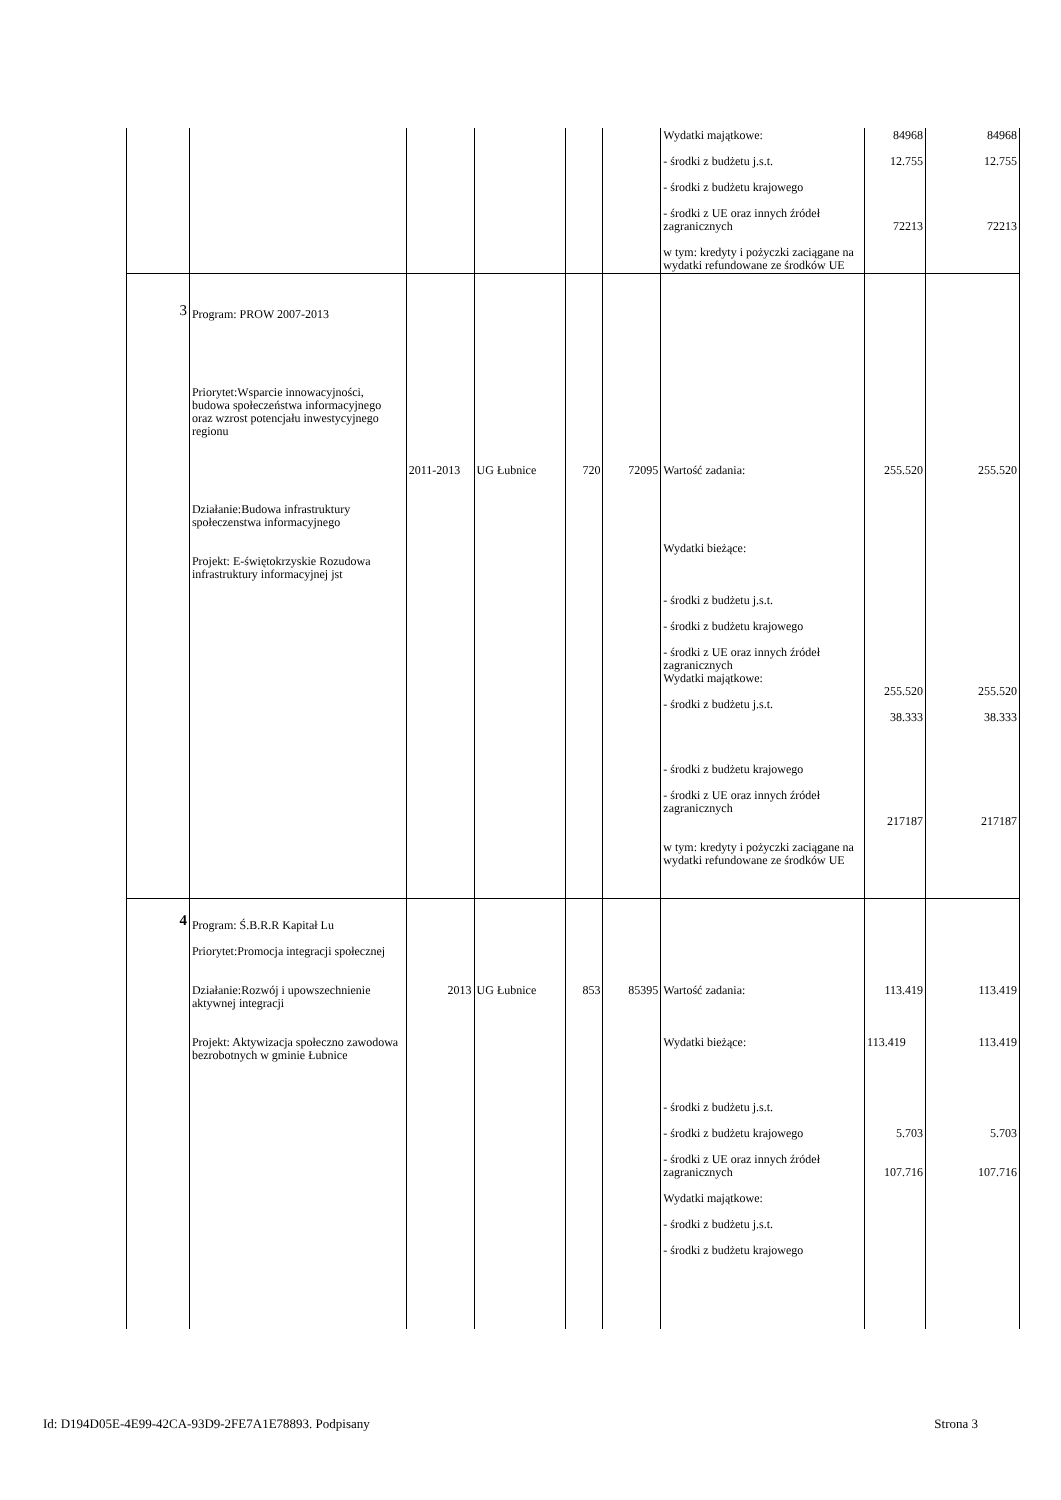| | | | | | | Wydatki majątkowe: - środki z budżetu j.s.t. - środki z budżetu krajowego - środki z UE oraz innych źródeł zagranicznych w tym: kredyty i pożyczki zaciągane na wydatki refundowane ze środków UE | 84968 12.755 72213 | 84968 12.755 72213 |
| 3 | Program: PROW 2007-2013 Priorytet:Wsparcie innowacyjności, budowa społeczeństwa informacyjnego oraz wzrost potencjału inwestycyjnego regionu Działanie:Budowa infrastruktury społeczenstwa informacyjnego Projekt: E-świętokrzyskie Rozudowa infrastruktury informacyjnej jst | 2011-2013 | UG Łubnice | 720 | 72095 | Wartość zadania: Wydatki bieżące: - środki z budżetu j.s.t. - środki z budżetu krajowego - środki z UE oraz innych źródeł zagranicznych Wydatki majątkowe: - środki z budżetu j.s.t. - środki z budżetu krajowego - środki z UE oraz innych źródeł zagranicznych w tym: kredyty i pożyczki zaciągane na wydatki refundowane ze środków UE | 255.520 255.520 38.333 217187 | 255.520 255.520 38.333 217187 |
| 4 | Program: Ś.B.R.R Kapitał Lu Priorytet:Promocja integracji społecznej Działanie:Rozwój i upowszechnienie aktywnej integracji Projekt: Aktywizacja społeczno zawodowa bezrobotnych w gminie Łubnice | 2013 | UG Łubnice | 853 | 85395 | Wartość zadania: Wydatki bieżące: - środki z budżetu j.s.t. - środki z budżetu krajowego - środki z UE oraz innych źródeł zagranicznych Wydatki majątkowe: - środki z budżetu j.s.t. - środki z budżetu krajowego | 113.419 113.419 5.703 107.716 | 113.419 113.419 5.703 107.716 |
Id: D194D05E-4E99-42CA-93D9-2FE7A1E78893. Podpisany Strona 3